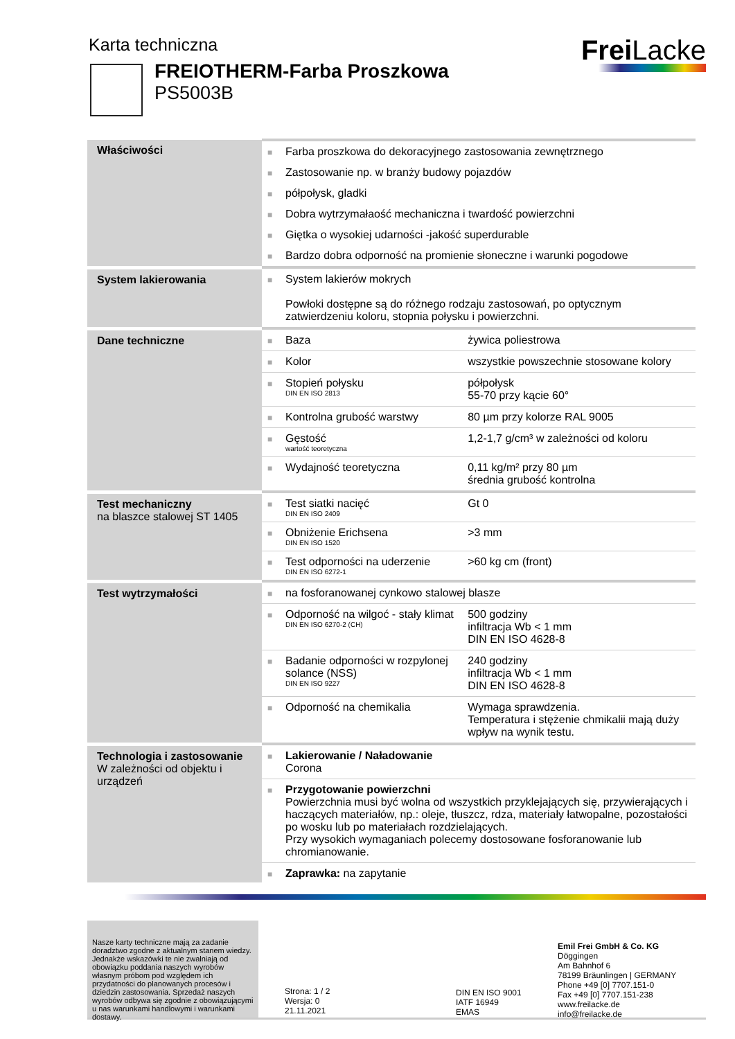Karta techniczna
FREIOTHERM-Farba Proszkowa
PS5003B
Frei Lacke
| Właściwości | ■ | Farba proszkowa do dekoracyjnego zastosowania zewnętrznego | |
| | ■ | Zastosowanie np. w branży budowy pojazdów | |
| | ■ | półpołysk, gladki | |
| | ■ | Dobra wytrzymałaość mechaniczna i twardość powierzchni | |
| | ■ | Giętka o wysokiej udarności -jakość superdurable | |
| | ■ | Bardzo dobra odporność na promienie słoneczne i warunki pogodowe | |
| System lakierowania | ■ | System lakierów mokrych Powłoki dostępne są do różnego rodzaju zastosowań, po optycznym zatwierdzeniu koloru, stopnia połysku i powierzchni. | |
| Dane techniczne | ■ | Baza | żywica poliestrowa |
| | ■ | Kolor | wszystkie powszechnie stosowane kolory |
| | ■ | Stopień połysku DIN EN ISO 2813 | półpołysk 55-70 przy kącie 60° |
| | ■ | Kontrolna grubość warstwy | 80 µm przy kolorze RAL 9005 |
| | ■ | Gęstość wartość teoretyczna | 1,2-1,7 g/cm³ w zależności od koloru |
| | ■ | Wydajność teoretyczna | 0,11 kg/m² przy 80 µm średnia grubość kontrolna |
| Test mechaniczny na blaszce stalowej ST 1405 | ■ | Test siatki nacięć DIN EN ISO 2409 | Gt 0 |
| | ■ | Obniżenie Erichsena DIN EN ISO 1520 | >3 mm |
| | ■ | Test odporności na uderzenie DIN EN ISO 6272-1 | >60 kg cm (front) |
| Test wytrzymałości | ■ | na fosforanowanej cynkowo stalowej blasze | |
| | ■ | Odporność na wilgoć - stały klimat DIN EN ISO 6270-2 (CH) | 500 godziny infiltracja Wb < 1 mm DIN EN ISO 4628-8 |
| | ■ | Badanie odporności w rozpylonej solance (NSS) DIN EN ISO 9227 | 240 godziny infiltracja Wb < 1 mm DIN EN ISO 4628-8 |
| | ■ | Odporność na chemikalia | Wymaga sprawdzenia. Temperatura i stężenie chmikalii mają duży wpływ na wynik testu. |
| Technologia i zastosowanie W zależności od objektu i urządzeń | ■ | Lakierowanie / Naładowanie Corona | |
| | ■ | Przygotowanie powierzchni Powierzchnia musi być wolna od wszystkich przyklejających się, przywierających i haczących materiałów, np.: oleje, tłuszcz, rdza, materiały łatwopalne, pozostałości po wosku lub po materiałach rozdzielających. Przy wysokich wymaganiach polecemy dostosowane fosforanowanie lub chromianowanie. | |
| | ■ | Zaprawka: na zapytanie | |
Nasze karty techniczne mają za zadanie doradztwo zgodne z aktualnym stanem wiedzy. Jednakże wskazówki te nie zwalniają od obowiązku poddania naszych wyrobów własnym próbom pod względem ich przydatności do planowanych procesów i dziedzin zastosowania. Sprzedaż naszych wyrobów odbywa się zgodnie z obowiązującymi u nas warunkami handlowymi i warunkami dostawy.
Strona: 1 / 2
Wersja: 0
21.11.2021
DIN EN ISO 9001
IATF 16949
EMAS
Emil Frei GmbH & Co. KG
Döggingen
Am Bahnhof 6
78199 Bräunlingen | GERMANY
Phone +49 [0] 7707.151-0
Fax +49 [0] 7707.151-238
www.freilacke.de
info@freilacke.de